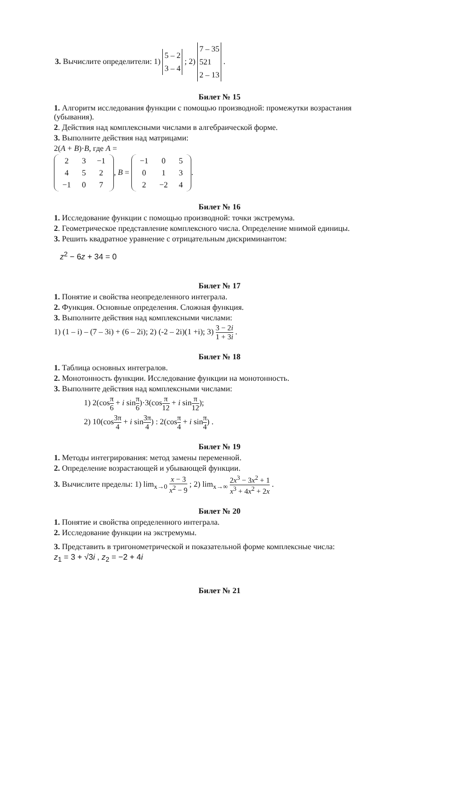3. Вычислите определители: 1) 5 – 2
3 – 4 ; 2) 7 – 35
521
2 – 13 .
Билет № 15
1. Алгоритм исследования функции с помощью производной: промежутки возрастания (убывания).
2. Действия над комплексными числами в алгебраической форме.
3. Выполните действия над матрицами:
2(A + B)·B, где A =
| 2 | 3 | −1 |
| 4 | 5 | 2 |
| −1 | 0 | 7 |
, B =
| −1 | 0 | 5 |
| 0 | 1 | 3 |
| 2 | −2 | 4 |
.
Билет № 16
1. Исследование функции с помощью производной: точки экстремума.
2. Геометрическое представление комплексного числа. Определение мнимой единицы.
3. Решить квадратное уравнение с отрицательным дискриминантом:
z<sup>2</sup> − 6z + 34 = 0
Билет № 17
1. Понятие и свойства неопределенного интеграла.
2. Функция. Основные определения. Сложная функция.
3. Выполните действия над комплексными числами:
1) (1 – i) – (7 – 3i) + (6 – 2i); 2) (-2 – 2i)(1 +i); 3) 3 − 2i 1 + 3i .
Билет № 18
1. Таблица основных интегралов.
2. Монотонность функции. Исследование функции на монотонность.
3. Выполните действия над комплексными числами:
1) 2(cosπ 6 + i sinπ 6)·3(cosπ 12 + i sinπ 12);
2) 10(cos3π 4 + i sin3π 4) : 2(cosπ 4 + i sinπ 4) .
Билет № 19
1. Методы интегрирования: метод замены переменной.
2. Определение возрастающей и убывающей функции.
3. Вычислите пределы: 1) lim<sub>x→0</sub> x − 3 x<sup>2</sup> − 9 ; 2) lim<sub>x→∞</sub> 2x<sup>3</sup> − 3x<sup>2</sup> + 1 x<sup>3</sup> + 4x<sup>2</sup> + 2x .
Билет № 20
1. Понятие и свойства определенного интеграла.
2. Исследование функции на экстремумы.
3. Представить в тригонометрической и показательной форме комплексные числа:
z<sub>1</sub> = 3 + √3i , z<sub>2</sub> = −2 + 4i
Билет № 21